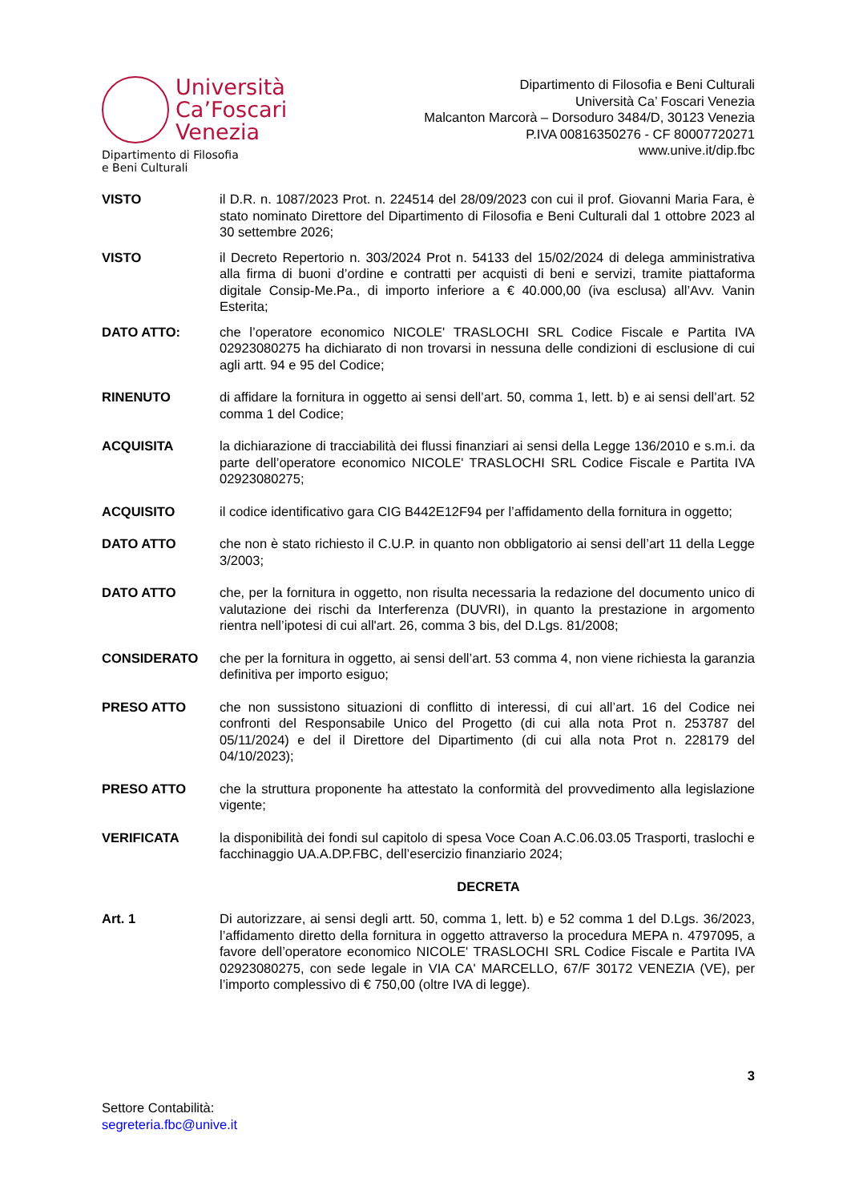Università
Ca’Foscari
Venezia
Dipartimento di Filosofia
e Beni Culturali
Dipartimento di Filosofia e Beni Culturali
Università Ca’ Foscari Venezia
Malcanton Marcorà – Dorsoduro 3484/D, 30123 Venezia
P.IVA 00816350276 - CF 80007720271
www.unive.it/dip.fbc
VISTO il D.R. n. 1087/2023 Prot. n. 224514 del 28/09/2023 con cui il prof. Giovanni Maria Fara, è stato nominato Direttore del Dipartimento di Filosofia e Beni Culturali dal 1 ottobre 2023 al 30 settembre 2026;
VISTO il Decreto Repertorio n. 303/2024 Prot n. 54133 del 15/02/2024 di delega amministrativa alla firma di buoni d’ordine e contratti per acquisti di beni e servizi, tramite piattaforma digitale Consip-Me.Pa., di importo inferiore a € 40.000,00 (iva esclusa) all’Avv. Vanin Esterita;
DATO ATTO: che l’operatore economico NICOLE' TRASLOCHI SRL Codice Fiscale e Partita IVA 02923080275 ha dichiarato di non trovarsi in nessuna delle condizioni di esclusione di cui agli artt. 94 e 95 del Codice;
RINENUTO di affidare la fornitura in oggetto ai sensi dell’art. 50, comma 1, lett. b) e ai sensi dell’art. 52 comma 1 del Codice;
ACQUISITA la dichiarazione di tracciabilità dei flussi finanziari ai sensi della Legge 136/2010 e s.m.i. da parte dell’operatore economico NICOLE' TRASLOCHI SRL Codice Fiscale e Partita IVA 02923080275;
ACQUISITO il codice identificativo gara CIG B442E12F94 per l’affidamento della fornitura in oggetto;
DATO ATTO che non è stato richiesto il C.U.P. in quanto non obbligatorio ai sensi dell’art 11 della Legge 3/2003;
DATO ATTO che, per la fornitura in oggetto, non risulta necessaria la redazione del documento unico di valutazione dei rischi da Interferenza (DUVRI), in quanto la prestazione in argomento rientra nell’ipotesi di cui all'art. 26, comma 3 bis, del D.Lgs. 81/2008;
CONSIDERATO che per la fornitura in oggetto, ai sensi dell’art. 53 comma 4, non viene richiesta la garanzia definitiva per importo esiguo;
PRESO ATTO che non sussistono situazioni di conflitto di interessi, di cui all’art. 16 del Codice nei confronti del Responsabile Unico del Progetto (di cui alla nota Prot n. 253787 del 05/11/2024) e del il Direttore del Dipartimento (di cui alla nota Prot n. 228179 del 04/10/2023);
PRESO ATTO che la struttura proponente ha attestato la conformità del provvedimento alla legislazione vigente;
VERIFICATA la disponibilità dei fondi sul capitolo di spesa Voce Coan A.C.06.03.05 Trasporti, traslochi e facchinaggio UA.A.DP.FBC, dell’esercizio finanziario 2024;
DECRETA
Art. 1 Di autorizzare, ai sensi degli artt. 50, comma 1, lett. b) e 52 comma 1 del D.Lgs. 36/2023, l’affidamento diretto della fornitura in oggetto attraverso la procedura MEPA n. 4797095, a favore dell’operatore economico NICOLE' TRASLOCHI SRL Codice Fiscale e Partita IVA 02923080275, con sede legale in VIA CA' MARCELLO, 67/F 30172 VENEZIA (VE), per l’importo complessivo di € 750,00 (oltre IVA di legge).
3
Settore Contabilità:
segreteria.fbc@unive.it